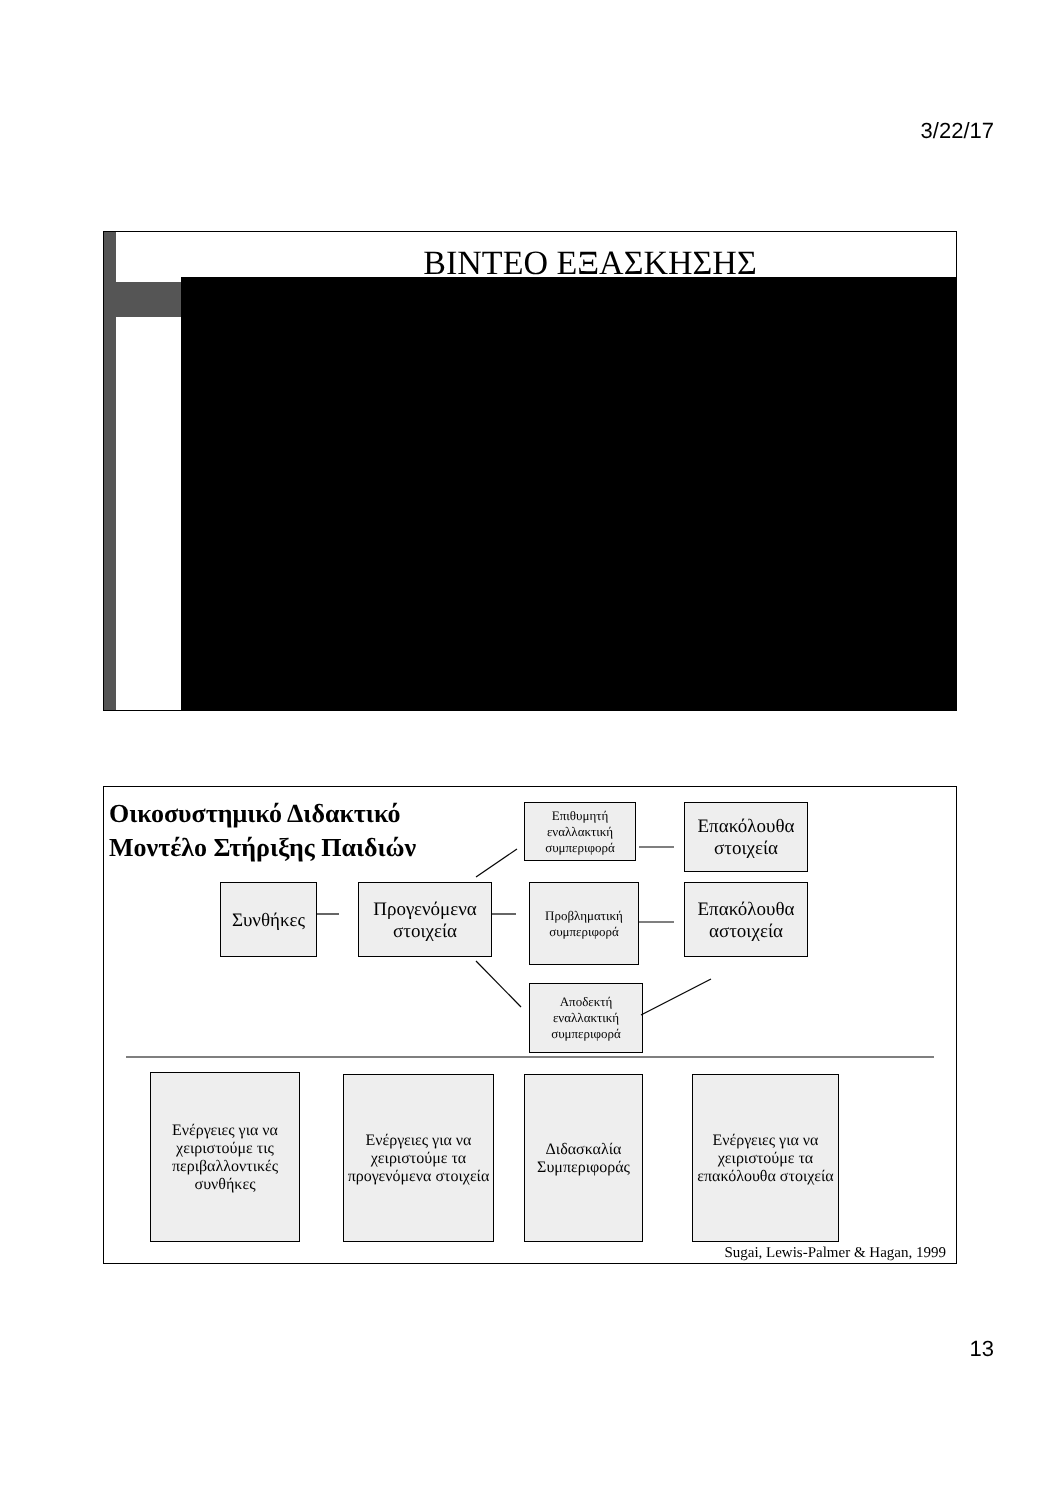3/22/17
BINTEO ΕΞΑΣΚΗΣΗΣ
Οικοσυστημικό Διδακτικό
Μοντέλο Στήριξης Παιδιών
Επιθυμητή εναλλακτική συμπεριφορά
Επακόλουθα
στοιχεία
Συνθήκες
Προγενόμενα
στοιχεία
Προβληματική συμπεριφορά
Επακόλουθα
αστοιχεία
Αποδεκτή εναλλακτική συμπεριφορά
Ενέργειες για να χειριστούμε τις περιβαλλοντικές συνθήκες
Ενέργειες για να χειριστούμε τα προγενόμενα στοιχεία
Διδασκαλία Συμπεριφοράς
Ενέργειες για να χειριστούμε τα επακόλουθα στοιχεία
Sugai, Lewis-Palmer & Hagan, 1999
13